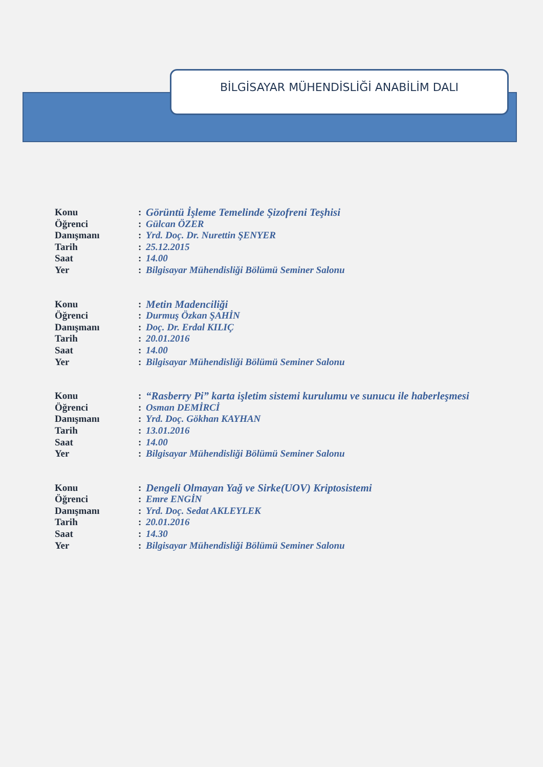BİLGİSAYAR MÜHENDİSLİĞİ ANABİLİM DALI
Konu: Görüntü İşleme Temelinde Şizofreni Teşhisi
Öğrenci: Gülcan ÖZER
Danışmanı: Yrd. Doç. Dr. Nurettin ŞENYER
Tarih: 25.12.2015
Saat: 14.00
Yer: Bilgisayar Mühendisliği Bölümü Seminer Salonu
Konu: Metin Madenciliği
Öğrenci: Durmuş Özkan ŞAHİN
Danışmanı: Doç. Dr. Erdal KILIÇ
Tarih: 20.01.2016
Saat: 14.00
Yer: Bilgisayar Mühendisliği Bölümü Seminer Salonu
Konu: “Rasberry Pi” karta işletim sistemi kurulumu ve sunucu ile haberleşmesi
Öğrenci: Osman DEMİRCİ
Danışmanı: Yrd. Doç. Gökhan KAYHAN
Tarih: 13.01.2016
Saat: 14.00
Yer: Bilgisayar Mühendisliği Bölümü Seminer Salonu
Konu: Dengeli Olmayan Yağ ve Sirke(UOV) Kriptosistemi
Öğrenci: Emre ENGİN
Danışmanı: Yrd. Doç. Sedat AKLEYLEK
Tarih: 20.01.2016
Saat: 14.30
Yer: Bilgisayar Mühendisliği Bölümü Seminer Salonu